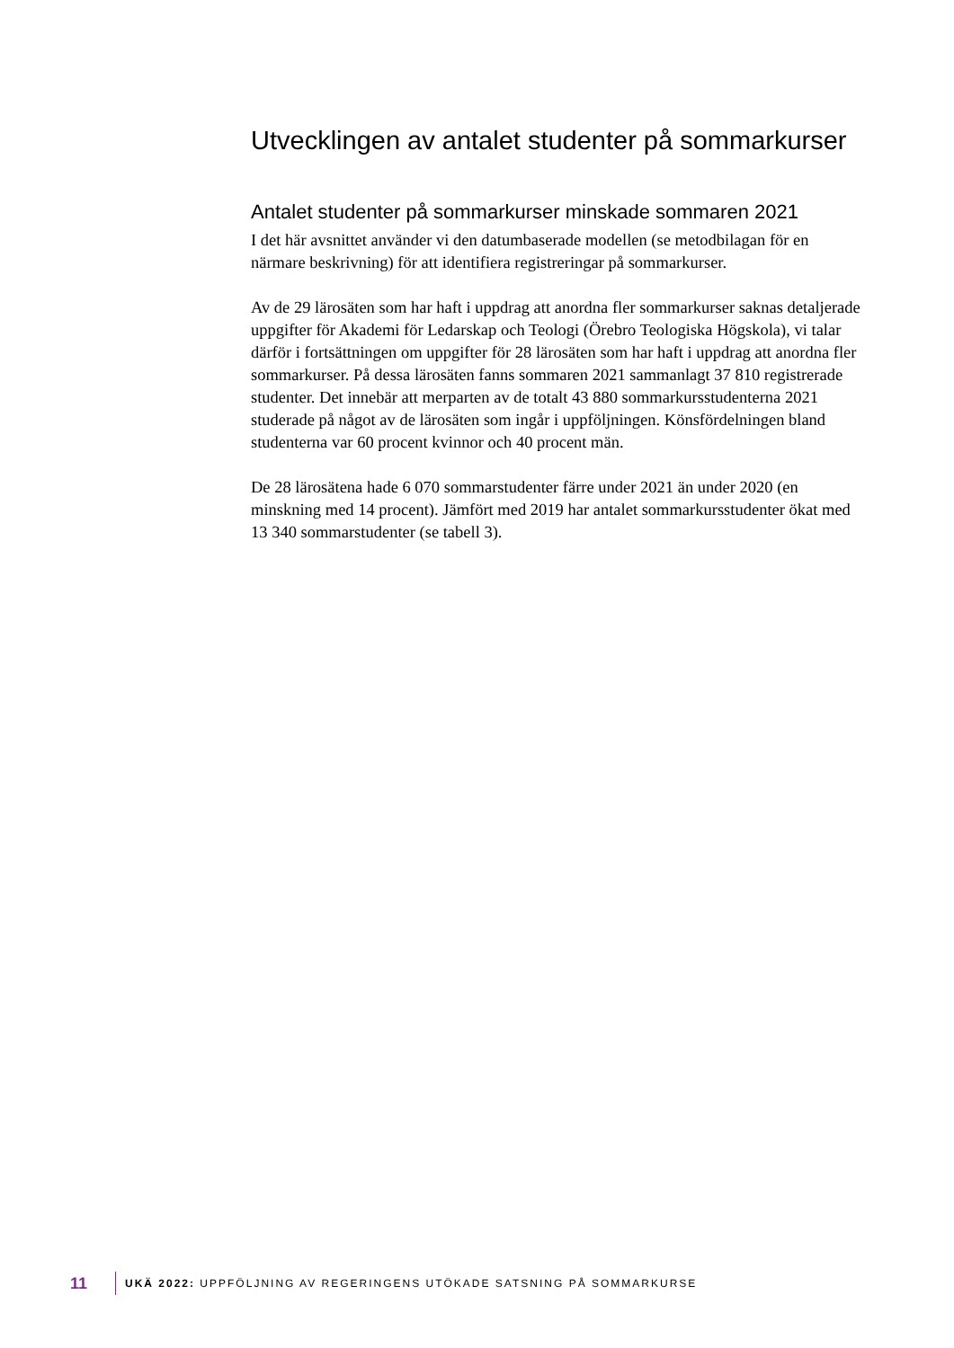Utvecklingen av antalet studenter på sommarkurser
Antalet studenter på sommarkurser minskade sommaren 2021
I det här avsnittet använder vi den datumbaserade modellen (se metodbilagan för en närmare beskrivning) för att identifiera registreringar på sommarkurser.
Av de 29 lärosäten som har haft i uppdrag att anordna fler sommarkurser saknas detaljerade uppgifter för Akademi för Ledarskap och Teologi (Örebro Teologiska Högskola), vi talar därför i fortsättningen om uppgifter för 28 lärosäten som har haft i uppdrag att anordna fler sommarkurser. På dessa lärosäten fanns sommaren 2021 sammanlagt 37 810 registrerade studenter. Det innebär att merparten av de totalt 43 880 sommarkursstudenterna 2021 studerade på något av de lärosäten som ingår i uppföljningen. Könsfördelningen bland studenterna var 60 procent kvinnor och 40 procent män.
De 28 lärosätena hade 6 070 sommarstudenter färre under 2021 än under 2020 (en minskning med 14 procent). Jämfört med 2019 har antalet sommarkursstudenter ökat med 13 340 sommarstudenter (se tabell 3).
11 UKÄ 2022: UPPFÖLJNING AV REGERINGENS UTÖKADE SATSNING PÅ SOMMARKURSE